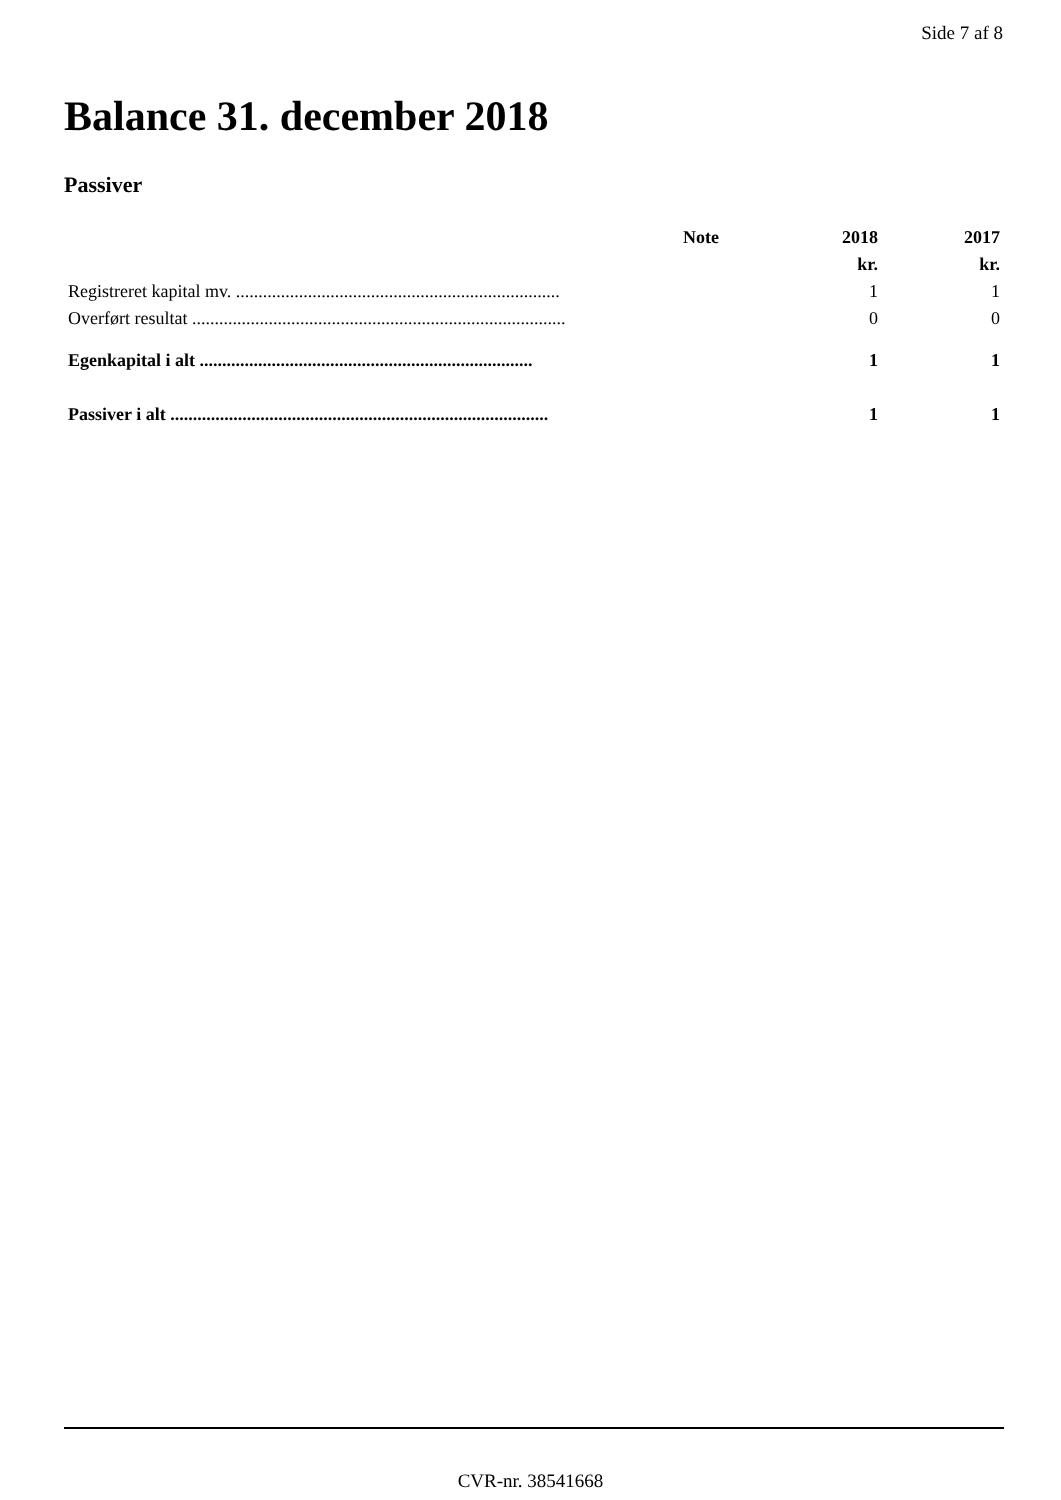Side 7 af 8
Balance 31. december 2018
Passiver
| | Note | 2018 | 2017 |
| --- | --- | --- | --- |
| | | kr. | kr. |
| Registreret kapital mv. ........................................................................ | | 1 | 1 |
| Overført resultat ................................................................................... | | 0 | 0 |
| Egenkapital i alt .......................................................................... | | 1 | 1 |
| Passiver i alt .................................................................................... | | 1 | 1 |
CVR-nr. 38541668